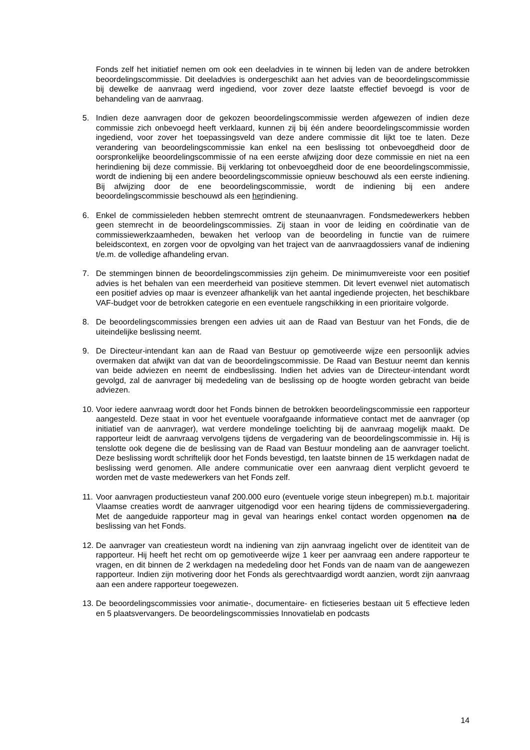Fonds zelf het initiatief nemen om ook een deeladvies in te winnen bij leden van de andere betrokken beoordelingscommissie. Dit deeladvies is ondergeschikt aan het advies van de beoordelingscommissie bij dewelke de aanvraag werd ingediend, voor zover deze laatste effectief bevoegd is voor de behandeling van de aanvraag.
5. Indien deze aanvragen door de gekozen beoordelingscommissie werden afgewezen of indien deze commissie zich onbevoegd heeft verklaard, kunnen zij bij één andere beoordelingscommissie worden ingediend, voor zover het toepassingsveld van deze andere commissie dit lijkt toe te laten. Deze verandering van beoordelingscommissie kan enkel na een beslissing tot onbevoegdheid door de oorspronkelijke beoordelingscommissie of na een eerste afwijzing door deze commissie en niet na een herindiening bij deze commissie. Bij verklaring tot onbevoegdheid door de ene beoordelingscommissie, wordt de indiening bij een andere beoordelingscommissie opnieuw beschouwd als een eerste indiening. Bij afwijzing door de ene beoordelingscommissie, wordt de indiening bij een andere beoordelingscommissie beschouwd als een herindiening.
6. Enkel de commissieleden hebben stemrecht omtrent de steunaanvragen. Fondsmedewerkers hebben geen stemrecht in de beoordelingscommissies. Zij staan in voor de leiding en coördinatie van de commissiewerkzaamheden, bewaken het verloop van de beoordeling in functie van de ruimere beleidscontext, en zorgen voor de opvolging van het traject van de aanvraagdossiers vanaf de indiening t/e.m. de volledige afhandeling ervan.
7. De stemmingen binnen de beoordelingscommissies zijn geheim. De minimumvereiste voor een positief advies is het behalen van een meerderheid van positieve stemmen. Dit levert evenwel niet automatisch een positief advies op maar is evenzeer afhankelijk van het aantal ingediende projecten, het beschikbare VAF-budget voor de betrokken categorie en een eventuele rangschikking in een prioritaire volgorde.
8. De beoordelingscommissies brengen een advies uit aan de Raad van Bestuur van het Fonds, die de uiteindelijke beslissing neemt.
9. De Directeur-intendant kan aan de Raad van Bestuur op gemotiveerde wijze een persoonlijk advies overmaken dat afwijkt van dat van de beoordelingscommissie. De Raad van Bestuur neemt dan kennis van beide adviezen en neemt de eindbeslissing. Indien het advies van de Directeur-intendant wordt gevolgd, zal de aanvrager bij mededeling van de beslissing op de hoogte worden gebracht van beide adviezen.
10.
Voor iedere aanvraag wordt door het Fonds binnen de betrokken beoordelingscommissie een rapporteur aangesteld. Deze staat in voor het eventuele voorafgaande informatieve contact met de aanvrager (op initiatief van de aanvrager), wat verdere mondelinge toelichting bij de aanvraag mogelijk maakt. De rapporteur leidt de aanvraag vervolgens tijdens de vergadering van de beoordelingscommissie in. Hij is tenslotte ook degene die de beslissing van de Raad van Bestuur mondeling aan de aanvrager toelicht. Deze beslissing wordt schriftelijk door het Fonds bevestigd, ten laatste binnen de 15 werkdagen nadat de beslissing werd genomen. Alle andere communicatie over een aanvraag dient verplicht gevoerd te worden met de vaste medewerkers van het Fonds zelf.
11.
Voor aanvragen productiesteun vanaf 200.000 euro (eventuele vorige steun inbegrepen) m.b.t. majoritair Vlaamse creaties wordt de aanvrager uitgenodigd voor een hearing tijdens de commissievergadering. Met de aangeduide rapporteur mag in geval van hearings enkel contact worden opgenomen na de beslissing van het Fonds.
12.
De aanvrager van creatiesteun wordt na indiening van zijn aanvraag ingelicht over de identiteit van de rapporteur. Hij heeft het recht om op gemotiveerde wijze 1 keer per aanvraag een andere rapporteur te vragen, en dit binnen de 2 werkdagen na mededeling door het Fonds van de naam van de aangewezen rapporteur. Indien zijn motivering door het Fonds als gerechtvaardigd wordt aanzien, wordt zijn aanvraag aan een andere rapporteur toegewezen.
13.
De beoordelingscommissies voor animatie-, documentaire- en fictieseries bestaan uit 5 effectieve leden en 5 plaatsvervangers. De beoordelingscommissies Innovatielab en podcasts
14